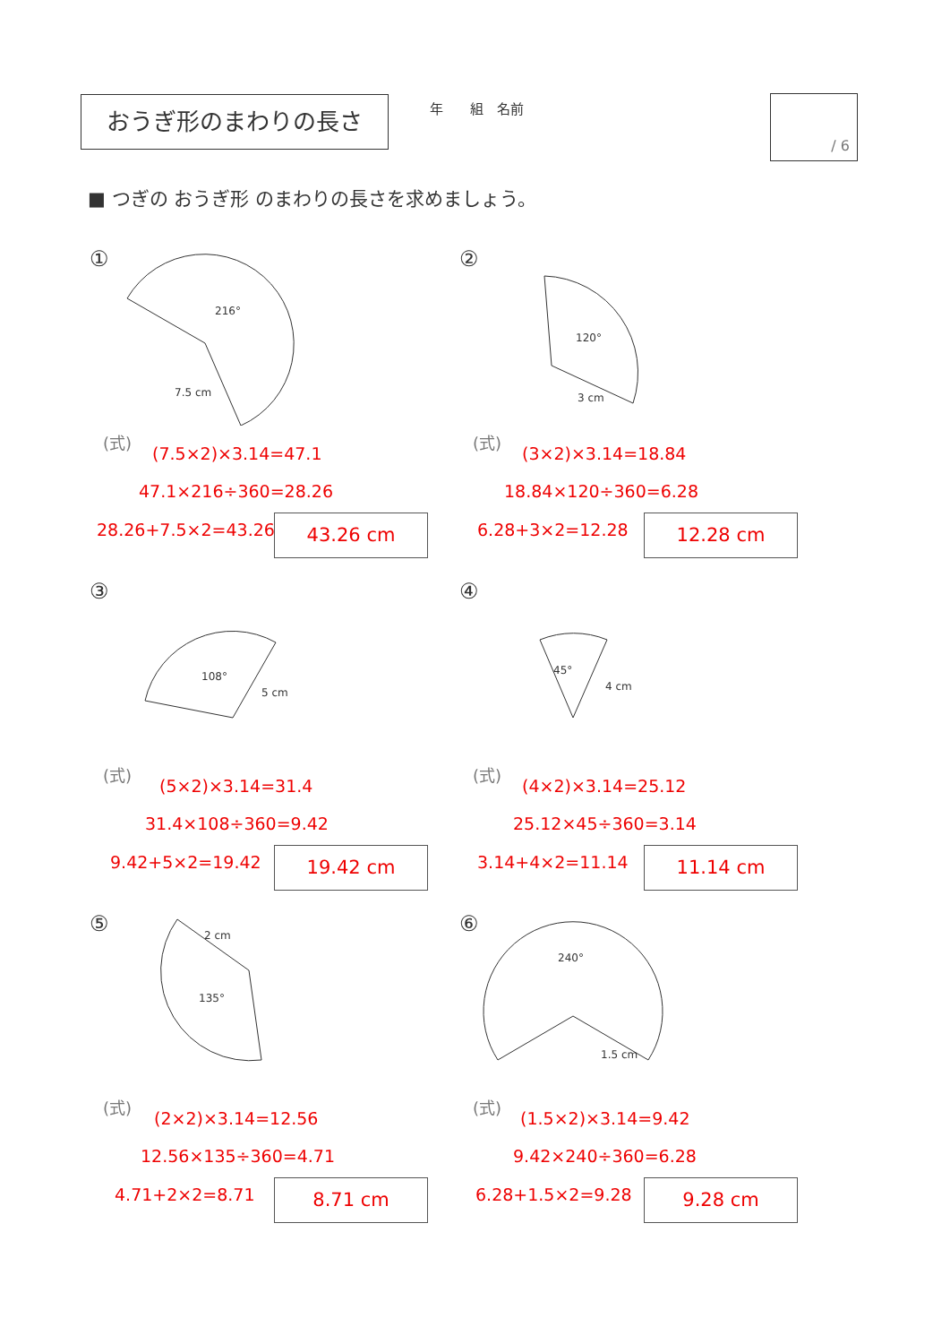おうぎ形のまわりの長さ 　　年　　組　名前 / 6
■ つぎの おうぎ形 のまわりの長さを求めましょう。
①
216°
7.5 cm
(式)
(7.5×2)×3.14=47.1
47.1×216÷360=28.26
28.26+7.5×2=43.26 43.26 cm
②
120°
3 cm
(式)
(3×2)×3.14=18.84
18.84×120÷360=6.28
6.28+3×2=12.28 12.28 cm
③
108°
5 cm
(式)
(5×2)×3.14=31.4
31.4×108÷360=9.42
9.42+5×2=19.42 19.42 cm
④
45°
4 cm
(式)
(4×2)×3.14=25.12
25.12×45÷360=3.14
3.14+4×2=11.14 11.14 cm
⑤
2 cm
135°
(式)
(2×2)×3.14=12.56
12.56×135÷360=4.71
4.71+2×2=8.71 8.71 cm
⑥
240°
1.5 cm
(式)
(1.5×2)×3.14=9.42
9.42×240÷360=6.28
6.28+1.5×2=9.28 9.28 cm